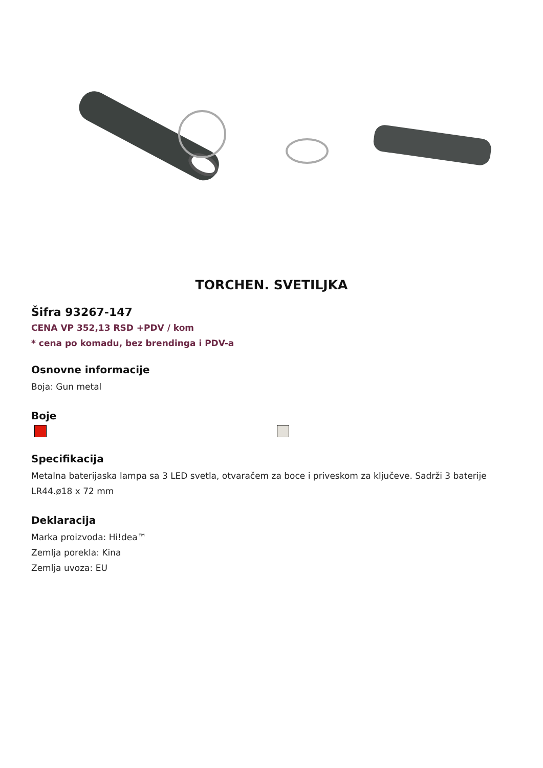TORCHEN. SVETILJKA
Šifra 93267-147
CENA VP 352,13 RSD +PDV / kom
* cena po komadu, bez brendinga i PDV-a
Osnovne informacije
Boja: Gun metal
Boje
Specifikacija
Metalna baterijaska lampa sa 3 LED svetla, otvaračem za boce i priveskom za ključeve. Sadrži 3 baterije LR44.ø18 x 72 mm
Deklaracija
Marka proizvoda: Hi!dea™
Zemlja porekla: Kina
Zemlja uvoza: EU